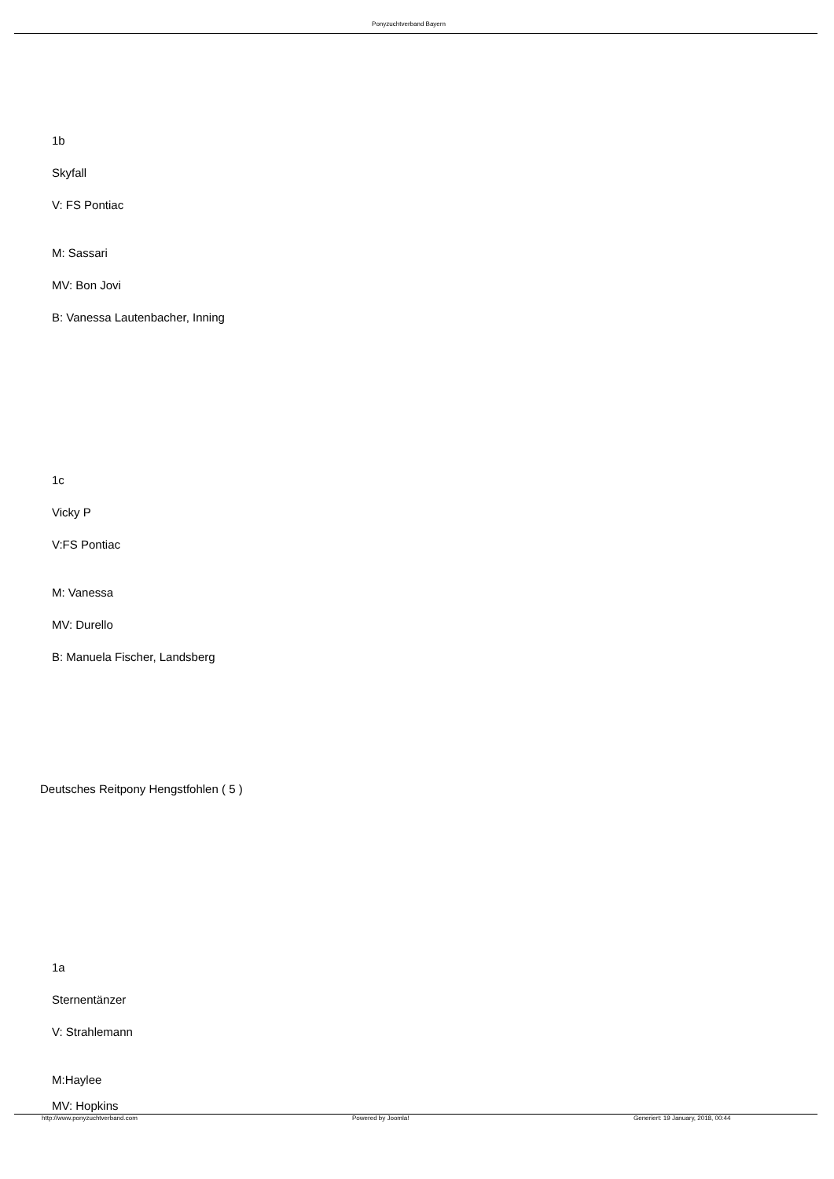Ponyzuchtverband Bayern
1b
Skyfall
V: FS Pontiac
M: Sassari
MV: Bon Jovi
B: Vanessa Lautenbacher, Inning
1c
Vicky P
V:FS Pontiac
M: Vanessa
MV: Durello
B: Manuela Fischer, Landsberg
Deutsches Reitpony Hengstfohlen ( 5 )
1a
Sternentänzer
V: Strahlemann
M:Haylee
MV: Hopkins
http://www.ponyzuchtverband.com
Powered by Joomla!
Generiert: 19 January, 2018, 00:44